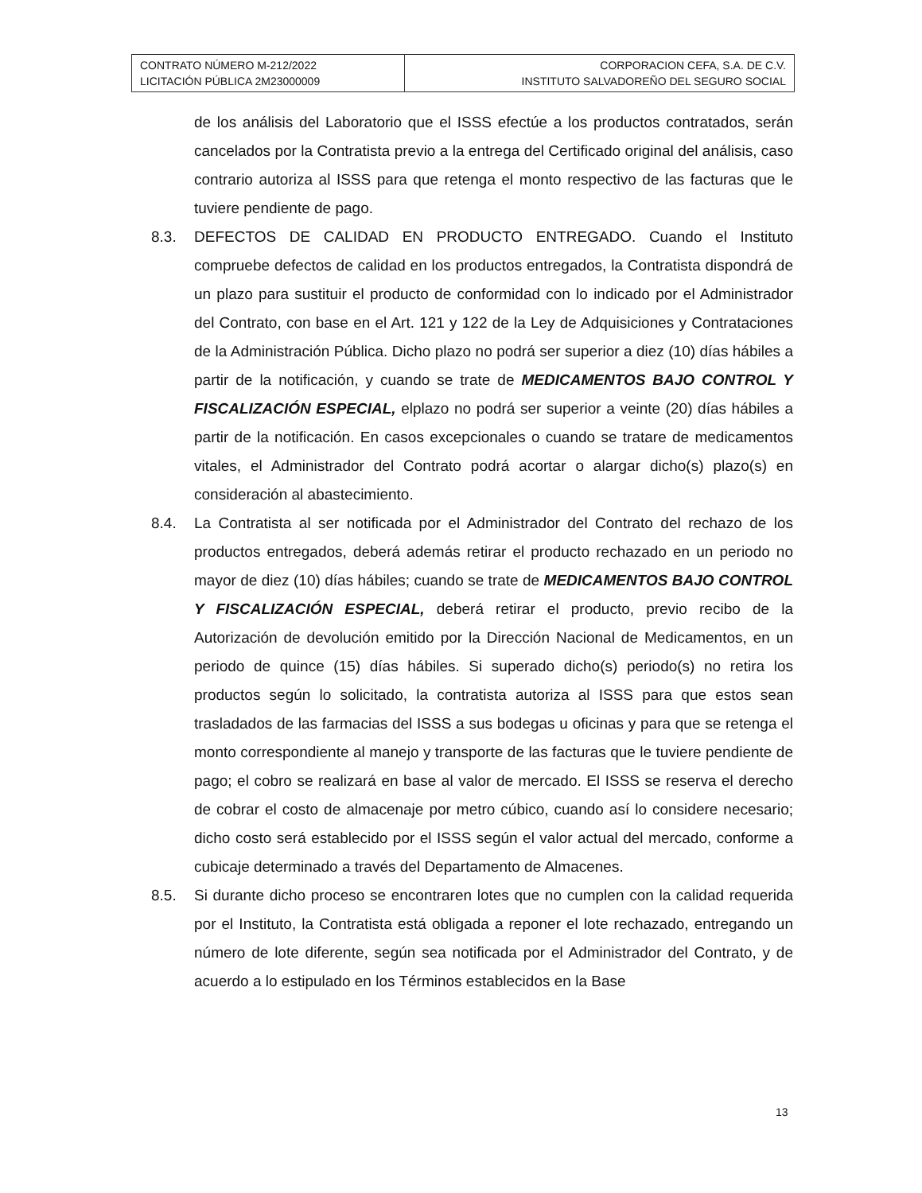| CONTRATO NÚMERO M-212/2022 LICITACIÓN PÚBLICA 2M23000009 | CORPORACION CEFA, S.A. DE C.V. INSTITUTO SALVADOREÑO DEL SEGURO SOCIAL |
de los análisis del Laboratorio que el ISSS efectúe a los productos contratados, serán cancelados por la Contratista previo a la entrega del Certificado original del análisis, caso contrario autoriza al ISSS para que retenga el monto respectivo de las facturas que le tuviere pendiente de pago.
8.3. DEFECTOS DE CALIDAD EN PRODUCTO ENTREGADO. Cuando el Instituto compruebe defectos de calidad en los productos entregados, la Contratista dispondrá de un plazo para sustituir el producto de conformidad con lo indicado por el Administrador del Contrato, con base en el Art. 121 y 122 de la Ley de Adquisiciones y Contrataciones de la Administración Pública. Dicho plazo no podrá ser superior a diez (10) días hábiles a partir de la notificación, y cuando se trate de MEDICAMENTOS BAJO CONTROL Y FISCALIZACIÓN ESPECIAL, elplazo no podrá ser superior a veinte (20) días hábiles a partir de la notificación. En casos excepcionales o cuando se tratare de medicamentos vitales, el Administrador del Contrato podrá acortar o alargar dicho(s) plazo(s) en consideración al abastecimiento.
8.4. La Contratista al ser notificada por el Administrador del Contrato del rechazo de los productos entregados, deberá además retirar el producto rechazado en un periodo no mayor de diez (10) días hábiles; cuando se trate de MEDICAMENTOS BAJO CONTROL Y FISCALIZACIÓN ESPECIAL, deberá retirar el producto, previo recibo de la Autorización de devolución emitido por la Dirección Nacional de Medicamentos, en un periodo de quince (15) días hábiles. Si superado dicho(s) periodo(s) no retira los productos según lo solicitado, la contratista autoriza al ISSS para que estos sean trasladados de las farmacias del ISSS a sus bodegas u oficinas y para que se retenga el monto correspondiente al manejo y transporte de las facturas que le tuviere pendiente de pago; el cobro se realizará en base al valor de mercado. El ISSS se reserva el derecho de cobrar el costo de almacenaje por metro cúbico, cuando así lo considere necesario; dicho costo será establecido por el ISSS según el valor actual del mercado, conforme a cubicaje determinado a través del Departamento de Almacenes.
8.5. Si durante dicho proceso se encontraren lotes que no cumplen con la calidad requerida por el Instituto, la Contratista está obligada a reponer el lote rechazado, entregando un número de lote diferente, según sea notificada por el Administrador del Contrato, y de acuerdo a lo estipulado en los Términos establecidos en la Base
13